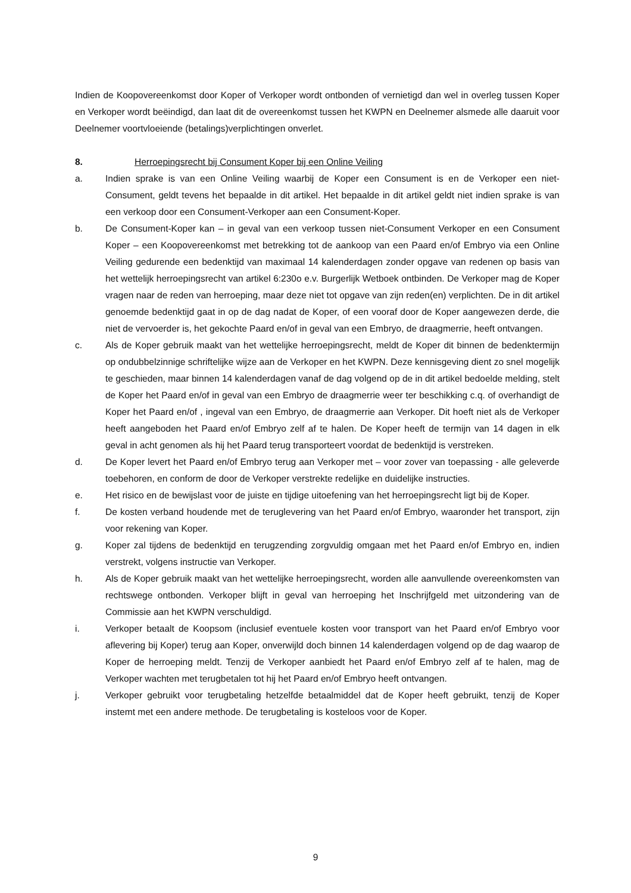Indien de Koopovereenkomst door Koper of Verkoper wordt ontbonden of vernietigd dan wel in overleg tussen Koper en Verkoper wordt beëindigd, dan laat dit de overeenkomst tussen het KWPN en Deelnemer alsmede alle daaruit voor Deelnemer voortvloeiende (betalings)verplichtingen onverlet.
8. Herroepingsrecht bij Consument Koper bij een Online Veiling
a. Indien sprake is van een Online Veiling waarbij de Koper een Consument is en de Verkoper een niet-Consument, geldt tevens het bepaalde in dit artikel. Het bepaalde in dit artikel geldt niet indien sprake is van een verkoop door een Consument-Verkoper aan een Consument-Koper.
b. De Consument-Koper kan – in geval van een verkoop tussen niet-Consument Verkoper en een Consument Koper – een Koopovereenkomst met betrekking tot de aankoop van een Paard en/of Embryo via een Online Veiling gedurende een bedenktijd van maximaal 14 kalenderdagen zonder opgave van redenen op basis van het wettelijk herroepingsrecht van artikel 6:230o e.v. Burgerlijk Wetboek ontbinden. De Verkoper mag de Koper vragen naar de reden van herroeping, maar deze niet tot opgave van zijn reden(en) verplichten. De in dit artikel genoemde bedenktijd gaat in op de dag nadat de Koper, of een vooraf door de Koper aangewezen derde, die niet de vervoerder is, het gekochte Paard en/of in geval van een Embryo, de draagmerrie, heeft ontvangen.
c. Als de Koper gebruik maakt van het wettelijke herroepingsrecht, meldt de Koper dit binnen de bedenktermijn op ondubbelzinnige schriftelijke wijze aan de Verkoper en het KWPN. Deze kennisgeving dient zo snel mogelijk te geschieden, maar binnen 14 kalenderdagen vanaf de dag volgend op de in dit artikel bedoelde melding, stelt de Koper het Paard en/of in geval van een Embryo de draagmerrie weer ter beschikking c.q. of overhandigt de Koper het Paard en/of , ingeval van een Embryo, de draagmerrie aan Verkoper. Dit hoeft niet als de Verkoper heeft aangeboden het Paard en/of Embryo zelf af te halen. De Koper heeft de termijn van 14 dagen in elk geval in acht genomen als hij het Paard terug transporteert voordat de bedenktijd is verstreken.
d. De Koper levert het Paard en/of Embryo terug aan Verkoper met – voor zover van toepassing - alle geleverde toebehoren, en conform de door de Verkoper verstrekte redelijke en duidelijke instructies.
e. Het risico en de bewijslast voor de juiste en tijdige uitoefening van het herroepingsrecht ligt bij de Koper.
f. De kosten verband houdende met de teruglevering van het Paard en/of Embryo, waaronder het transport, zijn voor rekening van Koper.
g. Koper zal tijdens de bedenktijd en terugzending zorgvuldig omgaan met het Paard en/of Embryo en, indien verstrekt, volgens instructie van Verkoper.
h. Als de Koper gebruik maakt van het wettelijke herroepingsrecht, worden alle aanvullende overeenkomsten van rechtswege ontbonden. Verkoper blijft in geval van herroeping het Inschrijfgeld met uitzondering van de Commissie aan het KWPN verschuldigd.
i. Verkoper betaalt de Koopsom (inclusief eventuele kosten voor transport van het Paard en/of Embryo voor aflevering bij Koper) terug aan Koper, onverwijld doch binnen 14 kalenderdagen volgend op de dag waarop de Koper de herroeping meldt. Tenzij de Verkoper aanbiedt het Paard en/of Embryo zelf af te halen, mag de Verkoper wachten met terugbetalen tot hij het Paard en/of Embryo heeft ontvangen.
j. Verkoper gebruikt voor terugbetaling hetzelfde betaalmiddel dat de Koper heeft gebruikt, tenzij de Koper instemt met een andere methode. De terugbetaling is kosteloos voor de Koper.
9